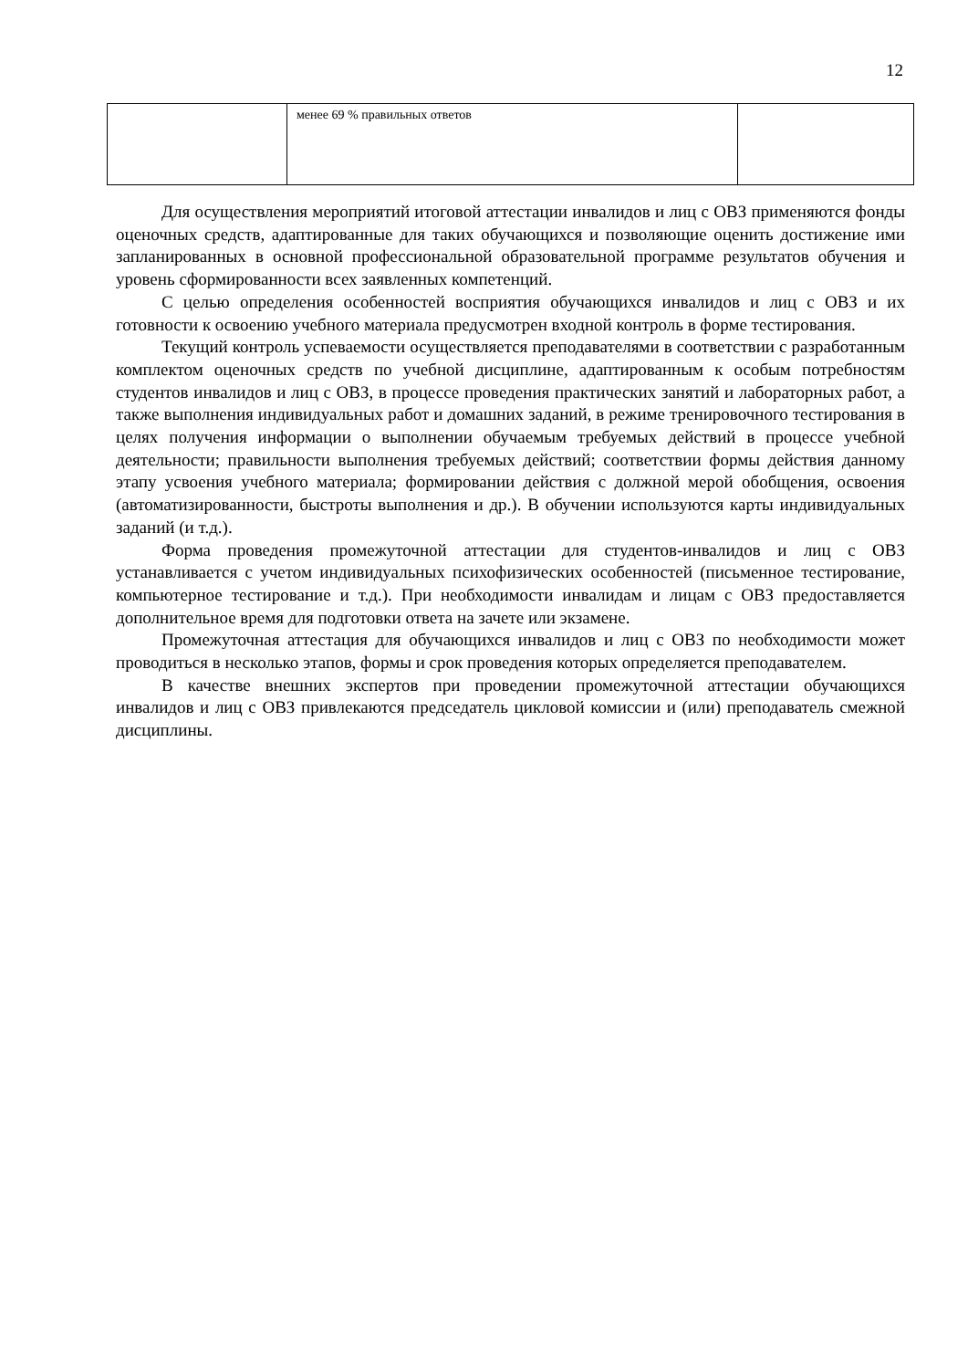12
| | менее 69 % правильных ответов | |
Для осуществления мероприятий итоговой аттестации инвалидов и лиц с ОВЗ применяются фонды оценочных средств, адаптированные для таких обучающихся и позволяющие оценить достижение ими запланированных в основной профессиональной образовательной программе результатов обучения и уровень сформированности всех заявленных компетенций.
С целью определения особенностей восприятия обучающихся инвалидов и лиц с ОВЗ и их готовности к освоению учебного материала предусмотрен входной контроль в форме тестирования.
Текущий контроль успеваемости осуществляется преподавателями в соответствии с разработанным комплектом оценочных средств по учебной дисциплине, адаптированным к особым потребностям студентов инвалидов и лиц с ОВЗ, в процессе проведения практических занятий и лабораторных работ, а также выполнения индивидуальных работ и домашних заданий, в режиме тренировочного тестирования в целях получения информации о выполнении обучаемым требуемых действий в процессе учебной деятельности; правильности выполнения требуемых действий; соответствии формы действия данному этапу усвоения учебного материала; формировании действия с должной мерой обобщения, освоения (автоматизированности, быстроты выполнения и др.). В обучении используются карты индивидуальных заданий (и т.д.).
Форма проведения промежуточной аттестации для студентов-инвалидов и лиц с ОВЗ устанавливается с учетом индивидуальных психофизических особенностей (письменное тестирование, компьютерное тестирование и т.д.). При необходимости инвалидам и лицам с ОВЗ предоставляется дополнительное время для подготовки ответа на зачете или экзамене.
Промежуточная аттестация для обучающихся инвалидов и лиц с ОВЗ по необходимости может проводиться в несколько этапов, формы и срок проведения которых определяется преподавателем.
В качестве внешних экспертов при проведении промежуточной аттестации обучающихся инвалидов и лиц с ОВЗ привлекаются председатель цикловой комиссии и (или) преподаватель смежной дисциплины.